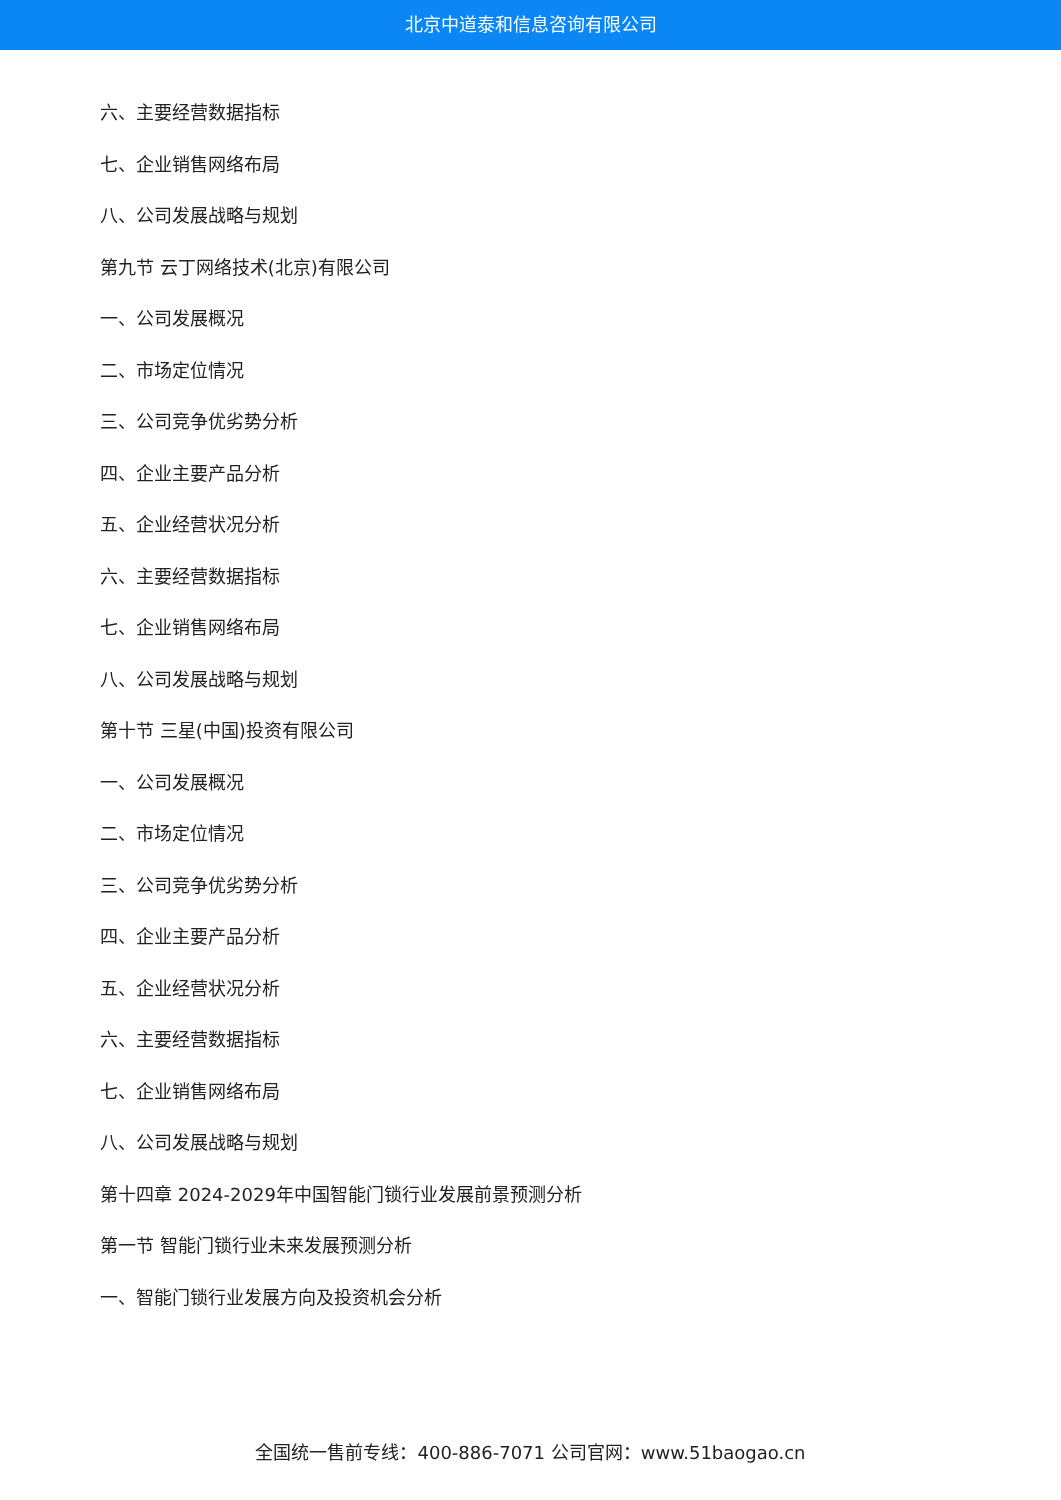北京中道泰和信息咨询有限公司
六、主要经营数据指标
七、企业销售网络布局
八、公司发展战略与规划
第九节 云丁网络技术(北京)有限公司
一、公司发展概况
二、市场定位情况
三、公司竞争优劣势分析
四、企业主要产品分析
五、企业经营状况分析
六、主要经营数据指标
七、企业销售网络布局
八、公司发展战略与规划
第十节 三星(中国)投资有限公司
一、公司发展概况
二、市场定位情况
三、公司竞争优劣势分析
四、企业主要产品分析
五、企业经营状况分析
六、主要经营数据指标
七、企业销售网络布局
八、公司发展战略与规划
第十四章 2024-2029年中国智能门锁行业发展前景预测分析
第一节 智能门锁行业未来发展预测分析
一、智能门锁行业发展方向及投资机会分析
全国统一售前专线：400-886-7071 公司官网：www.51baogao.cn